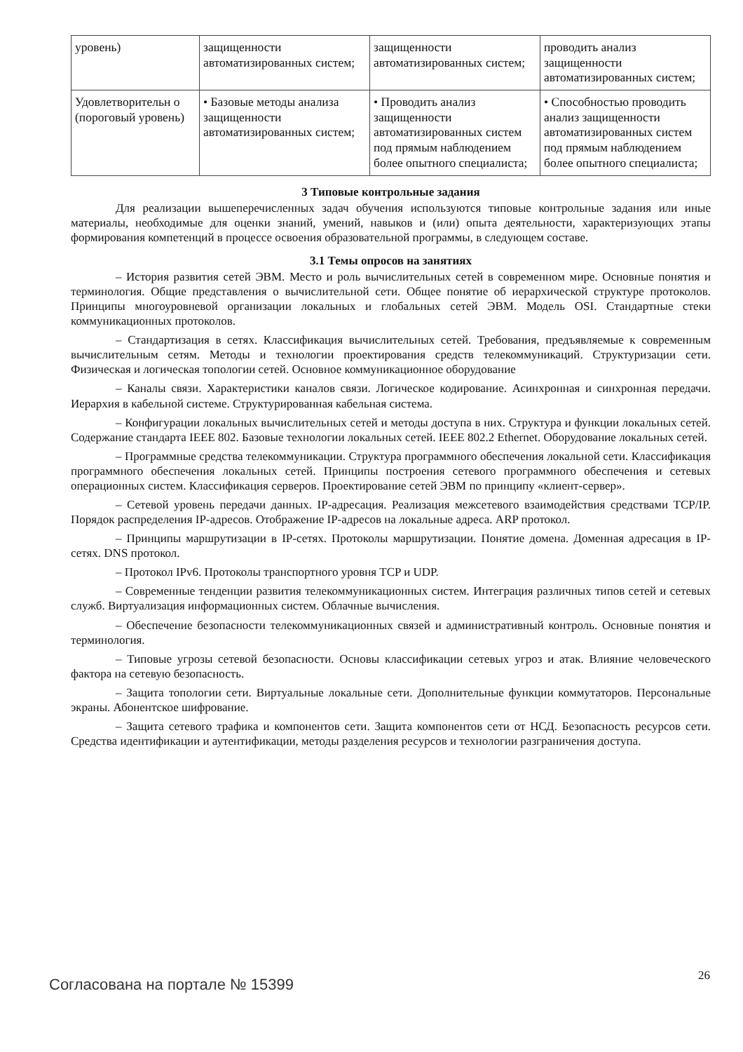| уровень) | защищенности автоматизированных систем; | защищенности автоматизированных систем; | проводить анализ защищенности автоматизированных систем; |
| Удовлетворительн о (пороговый уровень) | • Базовые методы анализа защищенности автоматизированных систем; | • Проводить анализ защищенности автоматизированных систем под прямым наблюдением более опытного специалиста; | • Способностью проводить анализ защищенности автоматизированных систем под прямым наблюдением более опытного специалиста; |
3 Типовые контрольные задания
Для реализации вышеперечисленных задач обучения используются типовые контрольные задания или иные материалы, необходимые для оценки знаний, умений, навыков и (или) опыта деятельности, характеризующих этапы формирования компетенций в процессе освоения образовательной программы, в следующем составе.
3.1 Темы опросов на занятиях
– История развития сетей ЭВМ. Место и роль вычислительных сетей в современном мире. Основные понятия и терминология. Общие представления о вычислительной сети. Общее понятие об иерархической структуре протоколов. Принципы многоуровневой организации локальных и глобальных сетей ЭВМ. Модель OSI. Стандартные стеки коммуникационных протоколов.
– Стандартизация в сетях. Классификация вычислительных сетей. Требования, предъявляемые к современным вычислительным сетям. Методы и технологии проектирования средств телекоммуникаций. Структуризации сети. Физическая и логическая топологии сетей. Основное коммуникационное оборудование
– Каналы связи. Характеристики каналов связи. Логическое кодирование. Асинхронная и синхронная передачи. Иерархия в кабельной системе. Структурированная кабельная система.
– Конфигурации локальных вычислительных сетей и методы доступа в них. Структура и функции локальных сетей. Содержание стандарта IEEE 802. Базовые технологии локальных сетей. IEEE 802.2 Ethernet. Оборудование локальных сетей.
– Программные средства телекоммуникации. Структура программного обеспечения локальной сети. Классификация программного обеспечения локальных сетей. Принципы построения сетевого программного обеспечения и сетевых операционных систем. Классификация серверов. Проектирование сетей ЭВМ по принципу «клиент-сервер».
– Сетевой уровень передачи данных. IP-адресация. Реализация межсетевого взаимодействия средствами TCP/IP. Порядок распределения IP-адресов. Отображение IP-адресов на локальные адреса. ARP протокол.
– Принципы маршрутизации в IP-сетях. Протоколы маршрутизации. Понятие домена. Доменная адресация в IP-сетях. DNS протокол.
– Протокол IPv6. Протоколы транспортного уровня TCP и UDP.
– Современные тенденции развития телекоммуникационных систем. Интеграция различных типов сетей и сетевых служб. Виртуализация информационных систем. Облачные вычисления.
– Обеспечение безопасности телекоммуникационных связей и административный контроль. Основные понятия и терминология.
– Типовые угрозы сетевой безопасности. Основы классификации сетевых угроз и атак. Влияние человеческого фактора на сетевую безопасность.
– Защита топологии сети. Виртуальные локальные сети. Дополнительные функции коммутаторов. Персональные экраны. Абонентское шифрование.
– Защита сетевого трафика и компонентов сети. Защита компонентов сети от НСД. Безопасность ресурсов сети. Средства идентификации и аутентификации, методы разделения ресурсов и технологии разграничения доступа.
Согласована на портале № 15399 26